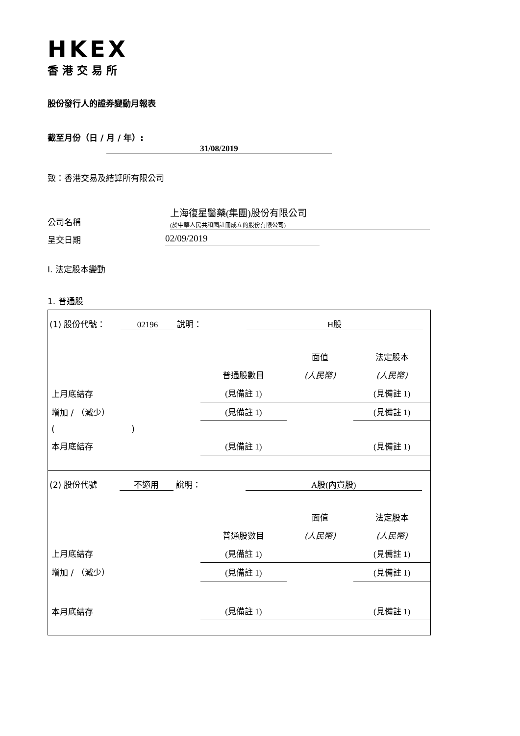HKEX
香港交易所
股份發行人的證券變動月報表
截至月份（日 / 月 / 年）: 31/08/2019
致：香港交易及結算所有限公司
公司名稱 上海復星醫藥(集團)股份有限公司
(於中華人民共和國註冊成立的股份有限公司)
呈交日期 02/09/2019
I. 法定股本變動
1. 普通股
(1) 股份代號： 02196 說明： H股
| | | 面值 | 法定股本 |
| | 普通股數目 | (人民幣) | (人民幣) |
| 上月底結存 | (見備註 1) | | (見備註 1) |
| 增加 / （減少） | (見備註 1) | | (見備註 1) |
| ( ) | | | |
| 本月底結存 | (見備註 1) | | (見備註 1) |
(2) 股份代號 不適用 說明： A股(內資股)
| | | 面值 | 法定股本 |
| | 普通股數目 | (人民幣) | (人民幣) |
| 上月底結存 | (見備註 1) | | (見備註 1) |
| 增加 / （減少） | (見備註 1) | | (見備註 1) |
| 本月底結存 | (見備註 1) | | (見備註 1) |